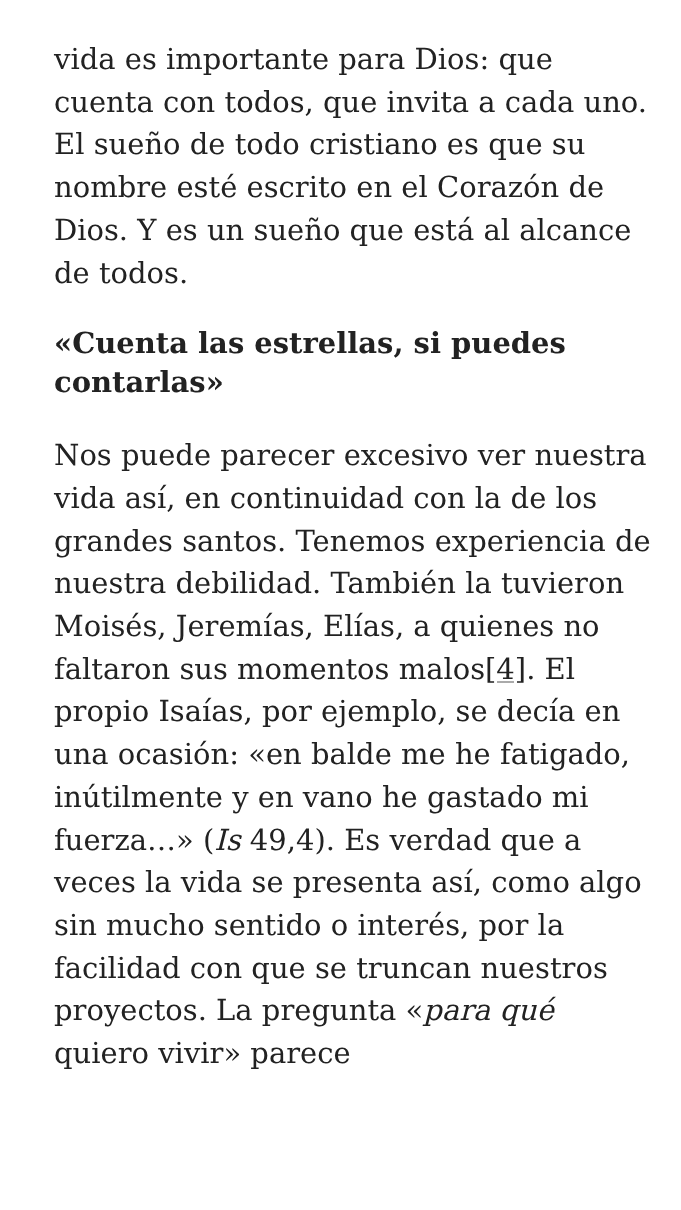vida es importante para Dios: que cuenta con todos, que invita a cada uno. El sueño de todo cristiano es que su nombre esté escrito en el Corazón de Dios. Y es un sueño que está al alcance de todos.
«Cuenta las estrellas, si puedes contarlas»
Nos puede parecer excesivo ver nuestra vida así, en continuidad con la de los grandes santos. Tenemos experiencia de nuestra debilidad. También la tuvieron Moisés, Jeremías, Elías, a quienes no faltaron sus momentos malos[4]. El propio Isaías, por ejemplo, se decía en una ocasión: «en balde me he fatigado, inútilmente y en vano he gastado mi fuerza…» (Is 49,4). Es verdad que a veces la vida se presenta así, como algo sin mucho sentido o interés, por la facilidad con que se truncan nuestros proyectos. La pregunta «para qué quiero vivir» parece